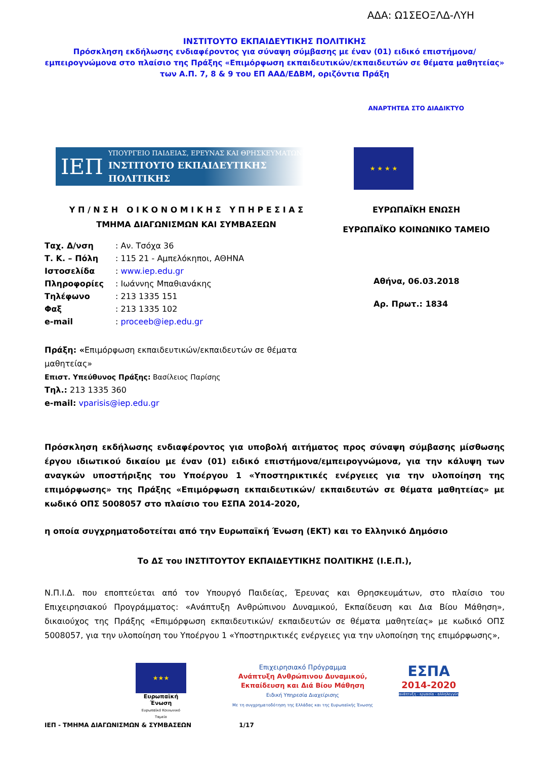ΑΔΑ: Ω1ΣΕΟΞΛΔ-ΛΥΗ
ΙΝΣΤΙΤΟΥΤΟ ΕΚΠΑΙΔΕΥΤΙΚΗΣ ΠΟΛΙΤΙΚΗΣ
Πρόσκληση εκδήλωσης ενδιαφέροντος για σύναψη σύμβασης με έναν (01) ειδικό επιστήμονα/εμπειρογνώμονα στο πλαίσιο της Πράξης «Επιμόρφωση εκπαιδευτικών/εκπαιδευτών σε θέματα μαθητείας» των Α.Π. 7, 8 & 9 του ΕΠ ΑΑΔ/ΕΔΒΜ, οριζόντια Πράξη
ΑΝΑΡΤΗΤΕΑ ΣΤΟ ΔΙΑΔΙΚΤΥΟ
ΙΕΠ ΥΠΟΥΡΓΕΙΟ ΠΑΙΔΕΙΑΣ, ΕΡΕΥΝΑΣ ΚΑΙ ΘΡΗΣΚΕΥΜΑΤΩΝ
ΙΝΣΤΙΤΟΥΤΟ ΕΚΠΑΙΔΕΥΤΙΚΗΣ ΠΟΛΙΤΙΚΗΣ
★ ★ ★ ★
Υ Π / Ν Σ Η Ο Ι Κ Ο Ν Ο Μ Ι Κ Η Σ Υ Π Η Ρ Ε Σ Ι Α Σ
ΤΜΗΜΑ ΔΙΑΓΩΝΙΣΜΩΝ ΚΑΙ ΣΥΜΒΑΣΕΩΝ
ΕΥΡΩΠΑΪΚΗ ΕΝΩΣΗ
ΕΥΡΩΠΑΪΚΟ ΚΟΙΝΩΝΙΚΟ ΤΑΜΕΙΟ
| Ταχ. Δ/νση | : Αν. Τσόχα 36 |
| Τ. Κ. – Πόλη | : 115 21 - Αμπελόκηποι, ΑΘΗΝΑ |
| Ιστοσελίδα | : www.iep.edu.gr |
| Πληροφορίες | : Ιωάννης Μπαθιανάκης |
| Τηλέφωνο | : 213 1335 151 |
| Φαξ | : 213 1335 102 |
| e-mail | : proceeb@iep.edu.gr |
Αθήνα, 06.03.2018
Αρ. Πρωτ.: 1834
Πράξη: «Επιμόρφωση εκπαιδευτικών/εκπαιδευτών σε θέματα μαθητείας»
Επιστ. Υπεύθυνος Πράξης: Βασίλειος Παρίσης
Τηλ.: 213 1335 360
e-mail: vparisis@iep.edu.gr
Πρόσκληση εκδήλωσης ενδιαφέροντος για υποβολή αιτήματος προς σύναψη σύμβασης μίσθωσης έργου ιδιωτικού δικαίου με έναν (01) ειδικό επιστήμονα/εμπειρογνώμονα, για την κάλυψη των αναγκών υποστήριξης του Υποέργου 1 «Υποστηρικτικές ενέργειες για την υλοποίηση της επιμόρφωσης» της Πράξης «Επιμόρφωση εκπαιδευτικών/ εκπαιδευτών σε θέματα μαθητείας» με κωδικό ΟΠΣ 5008057 στο πλαίσιο του ΕΣΠΑ 2014-2020,
η οποία συγχρηματοδοτείται από την Ευρωπαϊκή Ένωση (ΕΚΤ) και το Ελληνικό Δημόσιο
Το ΔΣ του ΙΝΣΤΙΤΟΥΤΟΥ ΕΚΠΑΙΔΕΥΤΙΚΗΣ ΠΟΛΙΤΙΚΗΣ (Ι.Ε.Π.),
Ν.Π.Ι.Δ. που εποπτεύεται από τον Υπουργό Παιδείας, Έρευνας και Θρησκευμάτων, στο πλαίσιο του Επιχειρησιακού Προγράμματος: «Ανάπτυξη Ανθρώπινου Δυναμικού, Εκπαίδευση και Δια Βίου Μάθηση», δικαιούχος της Πράξης «Επιμόρφωση εκπαιδευτικών/ εκπαιδευτών σε θέματα μαθητείας» με κωδικό ΟΠΣ 5008057, για την υλοποίηση του Υποέργου 1 «Υποστηρικτικές ενέργειες για την υλοποίηση της επιμόρφωσης»,
★★★
Ευρωπαϊκή Ένωση
Ευρωπαϊκό Κοινωνικό Ταμείο
Επιχειρησιακό Πρόγραμμα
Ανάπτυξη Ανθρώπινου Δυναμικού,
Εκπαίδευση και Διά Βίου Μάθηση
Ειδική Υπηρεσία Διαχείρισης
Με τη συγχρηματοδότηση της Ελλάδας και της Ευρωπαϊκής Ένωσης
ΕΣΠΑ
2014-2020
ανάπτυξη - εργασία - αλληλεγγύη
ΙΕΠ - ΤΜΗΜΑ ΔΙΑΓΩΝΙΣΜΩΝ & ΣΥΜΒΑΣΕΩΝ 1/17